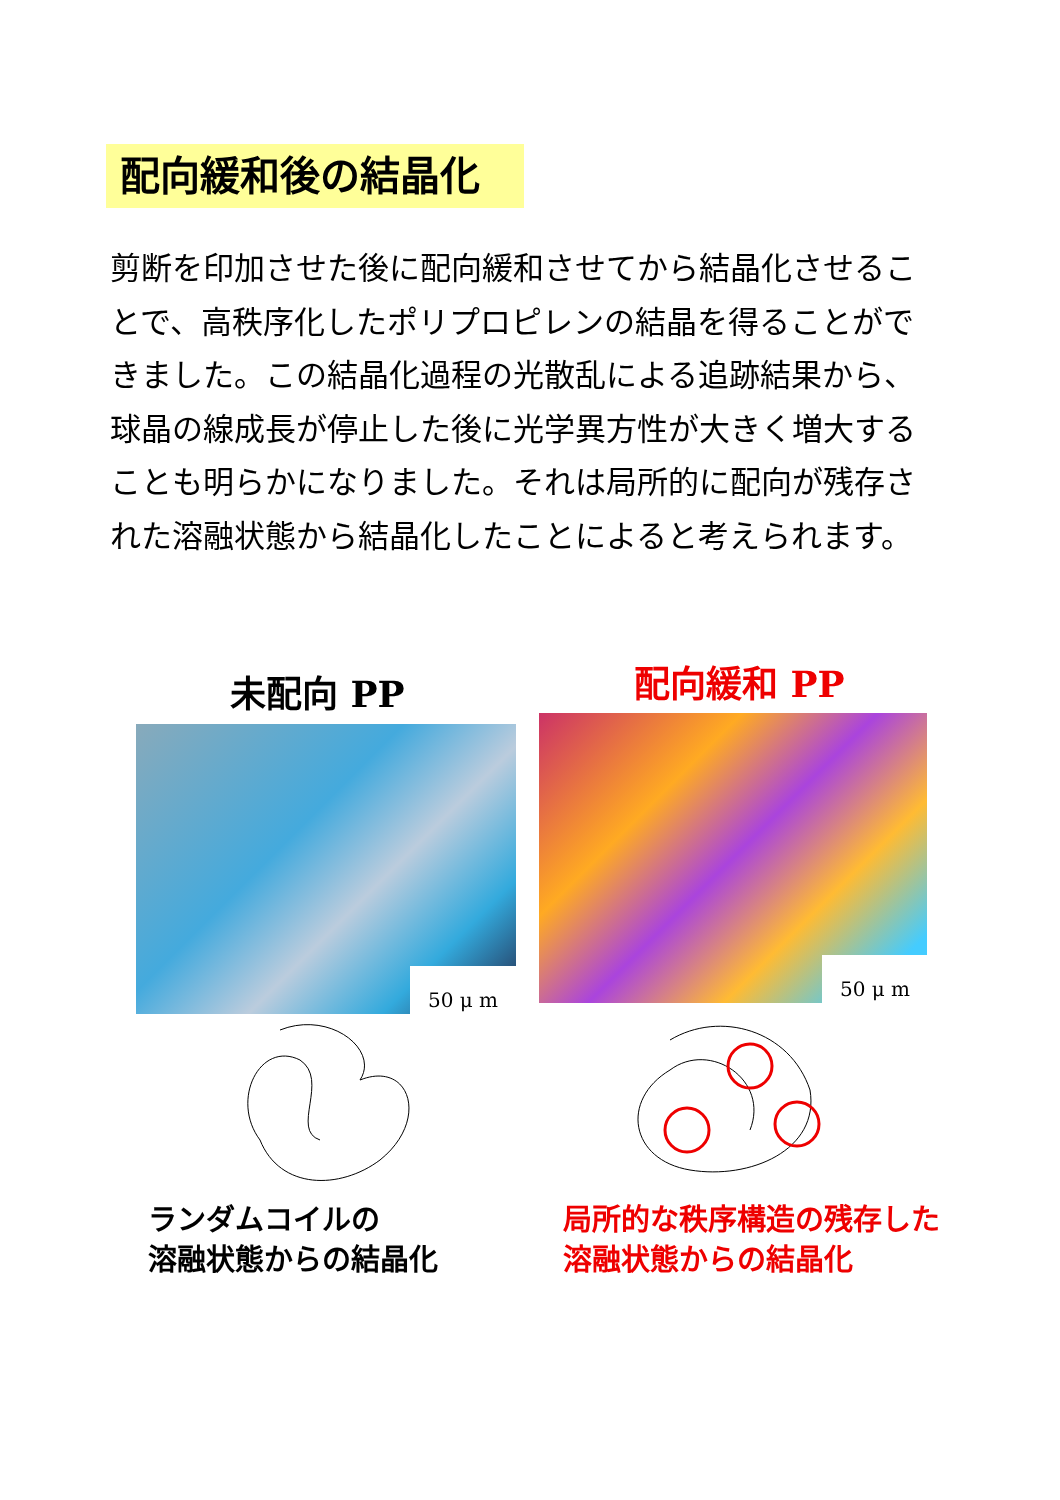配向緩和後の結晶化
剪断を印加させた後に配向緩和させてから結晶化させることで、高秩序化したポリプロピレンの結晶を得ることができました。この結晶化過程の光散乱による追跡結果から、球晶の線成長が停止した後に光学異方性が大きく増大することも明らかになりました。それは局所的に配向が残存された溶融状態から結晶化したことによると考えられます。
未配向 PP 配向緩和 PP
50 μ m 50 μ m
ランダムコイルの
溶融状態からの結晶化
局所的な秩序構造の残存した
溶融状態からの結晶化